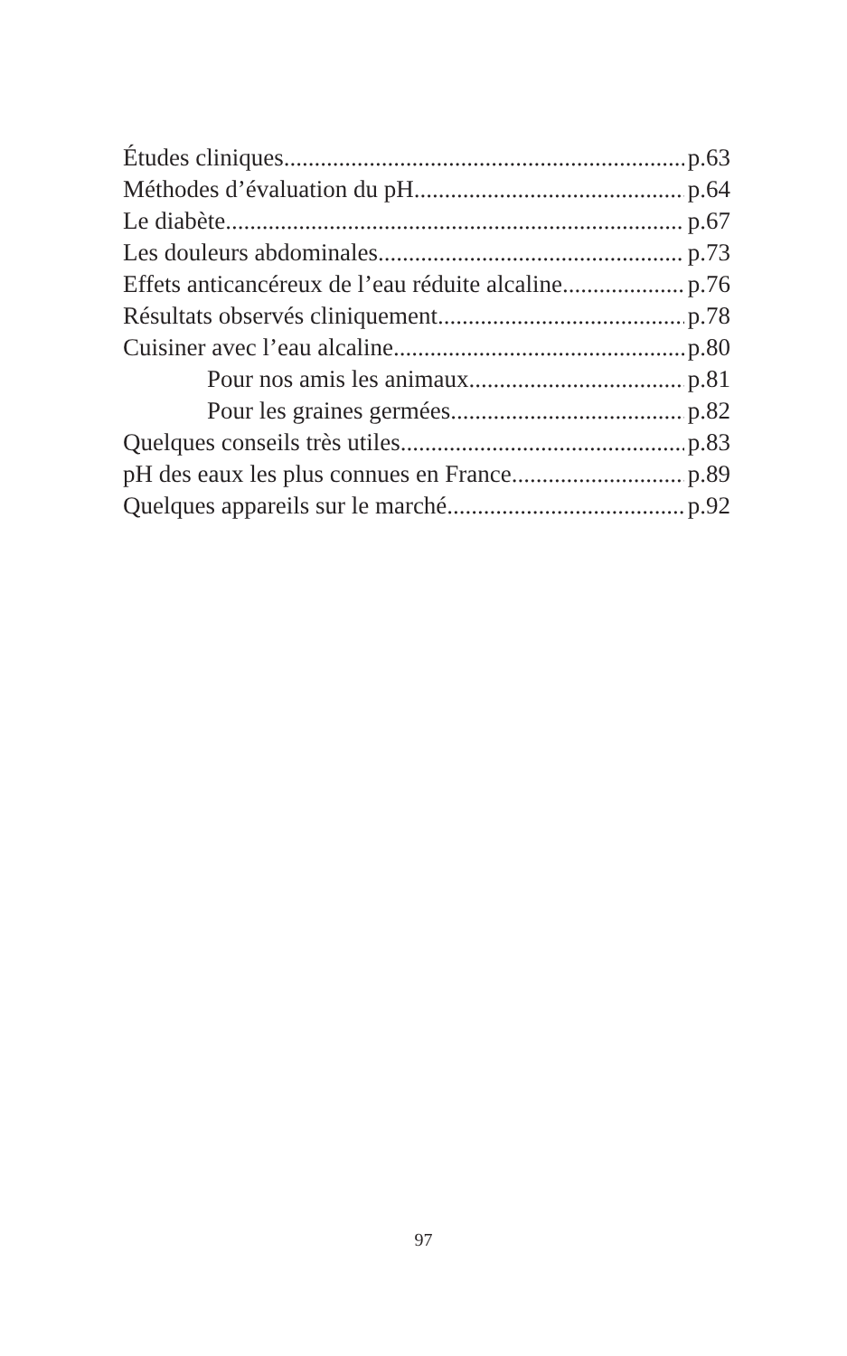Études cliniques p.63
Méthodes d’évaluation du pH p.64
Le diabète p.67
Les douleurs abdominales p.73
Effets anticancéreux de l’eau réduite alcaline p.76
Résultats observés cliniquement p.78
Cuisiner avec l’eau alcaline p.80
Pour nos amis les animaux p.81
Pour les graines germées p.82
Quelques conseils très utiles p.83
pH des eaux les plus connues en France p.89
Quelques appareils sur le marché p.92
97